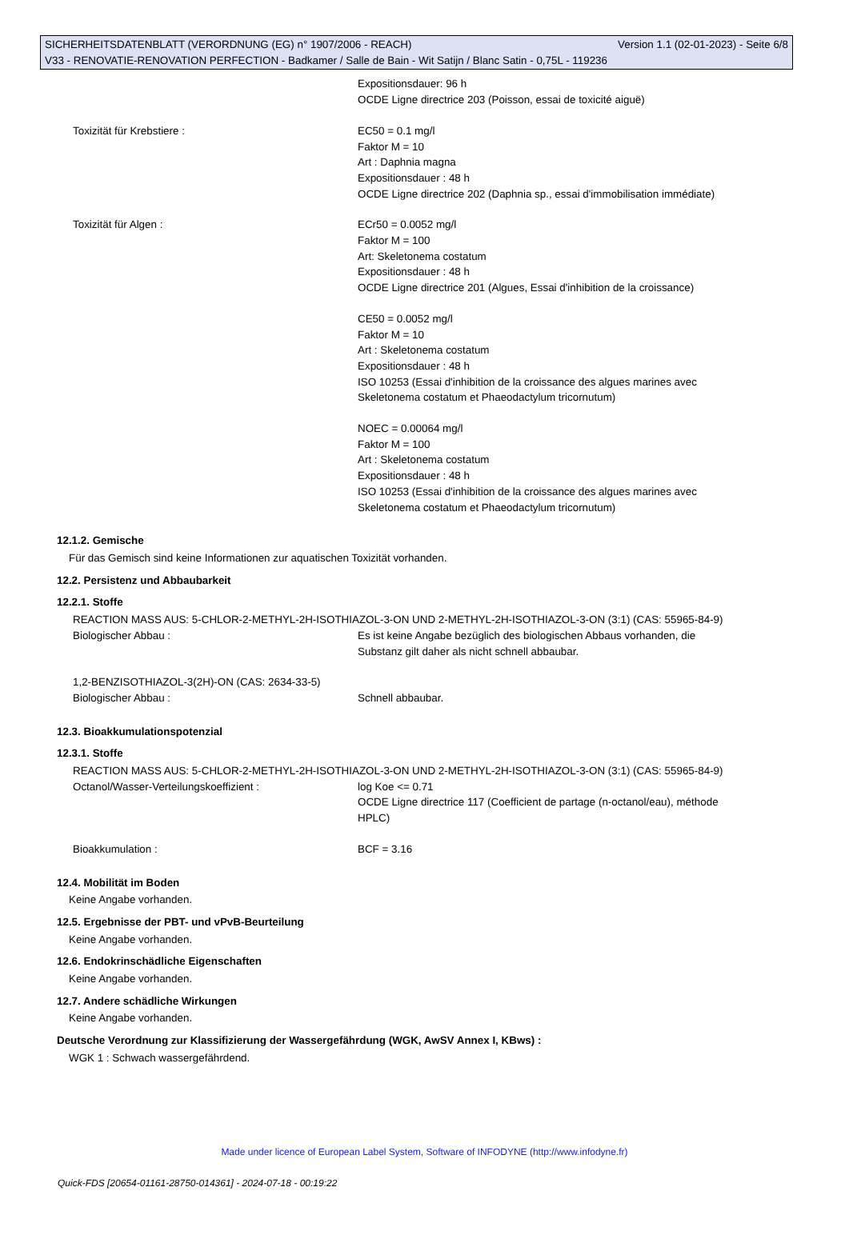SICHERHEITSDATENBLATT (VERORDNUNG (EG) n° 1907/2006 - REACH) Version 1.1 (02-01-2023) - Seite 6/8
V33 - RENOVATIE-RENOVATION PERFECTION - Badkamer / Salle de Bain - Wit Satijn / Blanc Satin - 0,75L - 119236
Expositionsdauer: 96 h
OCDE Ligne directrice 203 (Poisson, essai de toxicité aiguë)
Toxizität für Krebstiere : EC50 = 0.1 mg/l
Faktor M = 10
Art : Daphnia magna
Expositionsdauer : 48 h
OCDE Ligne directrice 202 (Daphnia sp., essai d'immobilisation immédiate)
Toxizität für Algen : ECr50 = 0.0052 mg/l
Faktor M = 100
Art: Skeletonema costatum
Expositionsdauer : 48 h
OCDE Ligne directrice 201 (Algues, Essai d'inhibition de la croissance)
CE50 = 0.0052 mg/l
Faktor M = 10
Art : Skeletonema costatum
Expositionsdauer : 48 h
ISO 10253 (Essai d'inhibition de la croissance des algues marines avec
Skeletonema costatum et Phaeodactylum tricornutum)
NOEC = 0.00064 mg/l
Faktor M = 100
Art : Skeletonema costatum
Expositionsdauer : 48 h
ISO 10253 (Essai d'inhibition de la croissance des algues marines avec
Skeletonema costatum et Phaeodactylum tricornutum)
12.1.2. Gemische
Für das Gemisch sind keine Informationen zur aquatischen Toxizität vorhanden.
12.2. Persistenz und Abbaubarkeit
12.2.1. Stoffe
REACTION MASS AUS: 5-CHLOR-2-METHYL-2H-ISOTHIAZOL-3-ON UND 2-METHYL-2H-ISOTHIAZOL-3-ON (3:1) (CAS: 55965-84-9)
Biologischer Abbau : Es ist keine Angabe bezüglich des biologischen Abbaus vorhanden, die
Substanz gilt daher als nicht schnell abbaubar.
1,2-BENZISOTHIAZOL-3(2H)-ON (CAS: 2634-33-5)
Biologischer Abbau : Schnell abbaubar.
12.3. Bioakkumulationspotenzial
12.3.1. Stoffe
REACTION MASS AUS: 5-CHLOR-2-METHYL-2H-ISOTHIAZOL-3-ON UND 2-METHYL-2H-ISOTHIAZOL-3-ON (3:1) (CAS: 55965-84-9)
Octanol/Wasser-Verteilungskoeffizient : log Koe <= 0.71
OCDE Ligne directrice 117 (Coefficient de partage (n-octanol/eau), méthode
HPLC)
Bioakkumulation : BCF = 3.16
12.4. Mobilität im Boden
Keine Angabe vorhanden.
12.5. Ergebnisse der PBT- und vPvB-Beurteilung
Keine Angabe vorhanden.
12.6. Endokrinschädliche Eigenschaften
Keine Angabe vorhanden.
12.7. Andere schädliche Wirkungen
Keine Angabe vorhanden.
Deutsche Verordnung zur Klassifizierung der Wassergefährdung (WGK, AwSV Annex I, KBws) :
WGK 1 : Schwach wassergefährdend.
Made under licence of European Label System, Software of INFODYNE (http://www.infodyne.fr)
Quick-FDS [20654-01161-28750-014361] - 2024-07-18 - 00:19:22